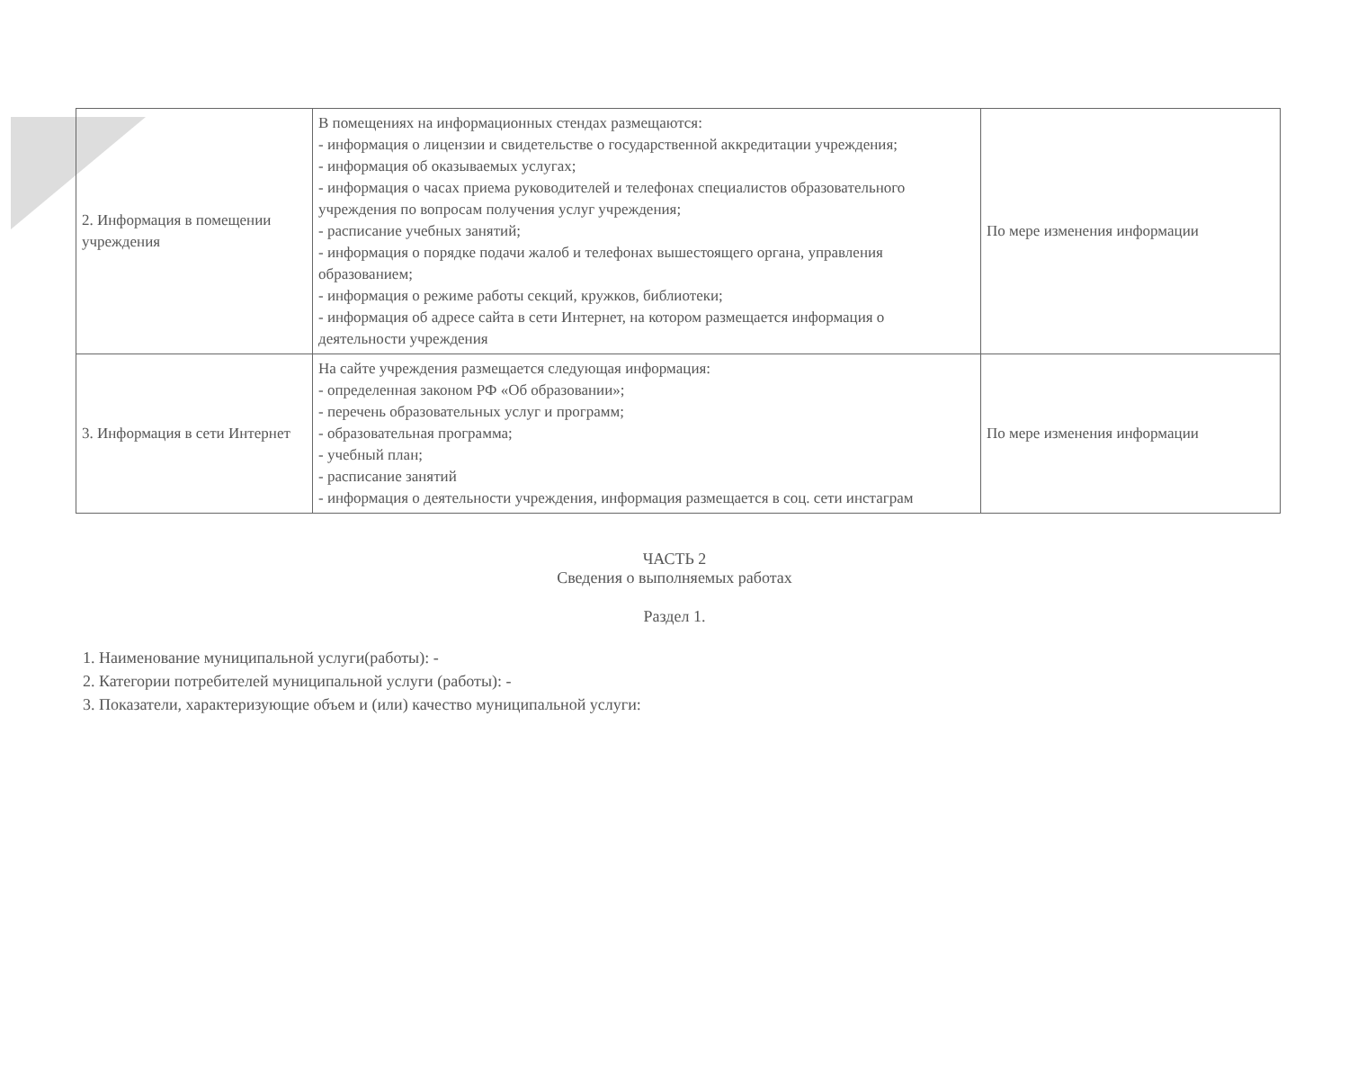| 2. Информация в помещении учреждения | В помещениях на информационных стендах размещаются: - информация о лицензии и свидетельстве о государственной аккредитации учреждения; - информация об оказываемых услугах; - информация о часах приема руководителей и телефонах специалистов образовательного учреждения по вопросам получения услуг учреждения; - расписание учебных занятий; - информация о порядке подачи жалоб и телефонах вышестоящего органа, управления образованием; - информация о режиме работы секций, кружков, библиотеки; - информация об адресе сайта в сети Интернет, на котором размещается информация о деятельности учреждения | По мере изменения информации |
| 3. Информация в сети Интернет | На сайте учреждения размещается следующая информация: - определенная законом РФ «Об образовании»; - перечень образовательных услуг и программ; - образовательная программа; - учебный план; - расписание занятий - информация о деятельности учреждения, информация размещается в соц. сети инстаграм | По мере изменения информации |
ЧАСТЬ 2
Сведения о выполняемых работах
Раздел 1.
1. Наименование муниципальной услуги(работы): -
2. Категории потребителей муниципальной услуги (работы): -
3. Показатели, характеризующие объем и (или) качество муниципальной услуги: